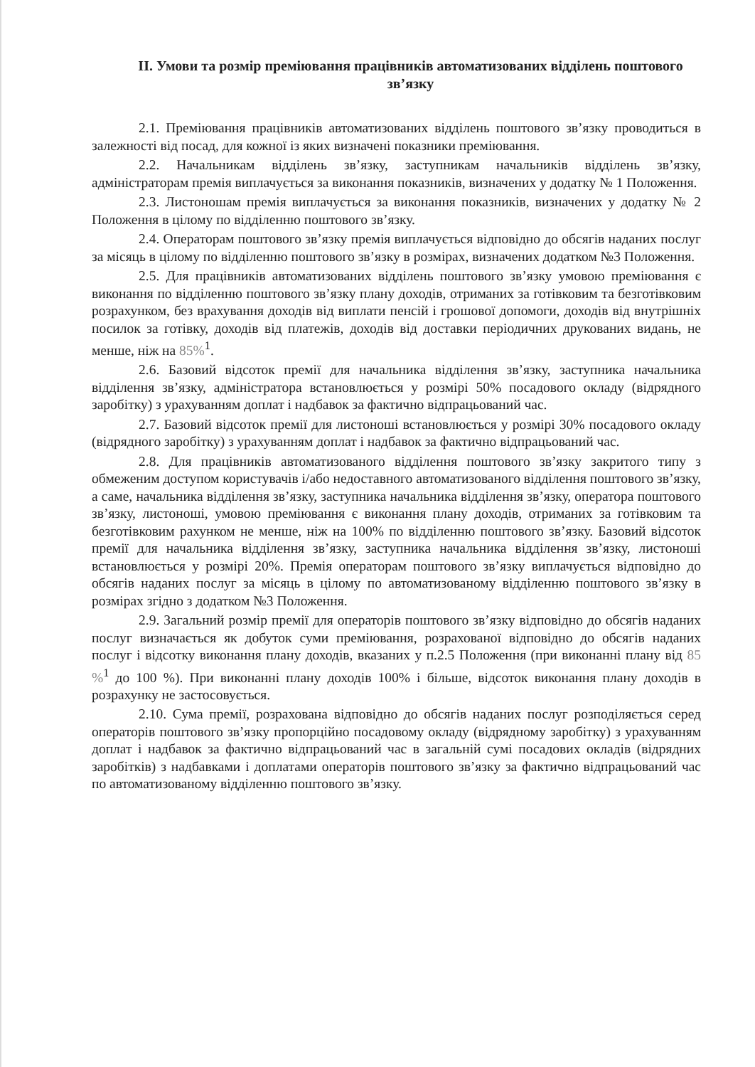ІІ. Умови та розмір преміювання працівників автоматизованих відділень поштового зв’язку
2.1. Преміювання працівників автоматизованих відділень поштового зв’язку проводиться в залежності від посад, для кожної із яких визначені показники преміювання.
2.2. Начальникам відділень зв’язку, заступникам начальників відділень зв’язку, адміністраторам премія виплачується за виконання показників, визначених у додатку № 1 Положення.
2.3. Листоношам премія виплачується за виконання показників, визначених у додатку № 2 Положення в цілому по відділенню поштового зв’язку.
2.4. Операторам поштового зв’язку премія виплачується відповідно до обсягів наданих послуг за місяць в цілому по відділенню поштового зв’язку в розмірах, визначених додатком №3 Положення.
2.5. Для працівників автоматизованих відділень поштового зв’язку умовою преміювання є виконання по відділенню поштового зв’язку плану доходів, отриманих за готівковим та безготівковим розрахунком, без врахування доходів від виплати пенсій і грошової допомоги, доходів від внутрішніх посилок за готівку, доходів від платежів, доходів від доставки періодичних друкованих видань, не менше, ніж на 85%<sup>1</sup>.
2.6. Базовий відсоток премії для начальника відділення зв’язку, заступника начальника відділення зв’язку, адміністратора встановлюється у розмірі 50% посадового окладу (відрядного заробітку) з урахуванням доплат і надбавок за фактично відпрацьований час.
2.7. Базовий відсоток премії для листоноші встановлюється у розмірі 30% посадового окладу (відрядного заробітку) з урахуванням доплат і надбавок за фактично відпрацьований час.
2.8. Для працівників автоматизованого відділення поштового зв’язку закритого типу з обмеженим доступом користувачів і/або недоставного автоматизованого відділення поштового зв’язку, а саме, начальника відділення зв’язку, заступника начальника відділення зв’язку, оператора поштового зв’язку, листоноші, умовою преміювання є виконання плану доходів, отриманих за готівковим та безготівковим рахунком не менше, ніж на 100% по відділенню поштового зв’язку. Базовий відсоток премії для начальника відділення зв’язку, заступника начальника відділення зв’язку, листоноші встановлюється у розмірі 20%. Премія операторам поштового зв’язку виплачується відповідно до обсягів наданих послуг за місяць в цілому по автоматизованому відділенню поштового зв’язку в розмірах згідно з додатком №3 Положення.
2.9. Загальний розмір премії для операторів поштового зв’язку відповідно до обсягів наданих послуг визначається як добуток суми преміювання, розрахованої відповідно до обсягів наданих послуг і відсотку виконання плану доходів, вказаних у п.2.5 Положення (при виконанні плану від 85 %<sup>1</sup> до 100 %). При виконанні плану доходів 100% і більше, відсоток виконання плану доходів в розрахунку не застосовується.
2.10. Сума премії, розрахована відповідно до обсягів наданих послуг розподіляється серед операторів поштового зв’язку пропорційно посадовому окладу (відрядному заробітку) з урахуванням доплат і надбавок за фактично відпрацьований час в загальній сумі посадових окладів (відрядних заробітків) з надбавками і доплатами операторів поштового зв’язку за фактично відпрацьований час по автоматизованому відділенню поштового зв’язку.